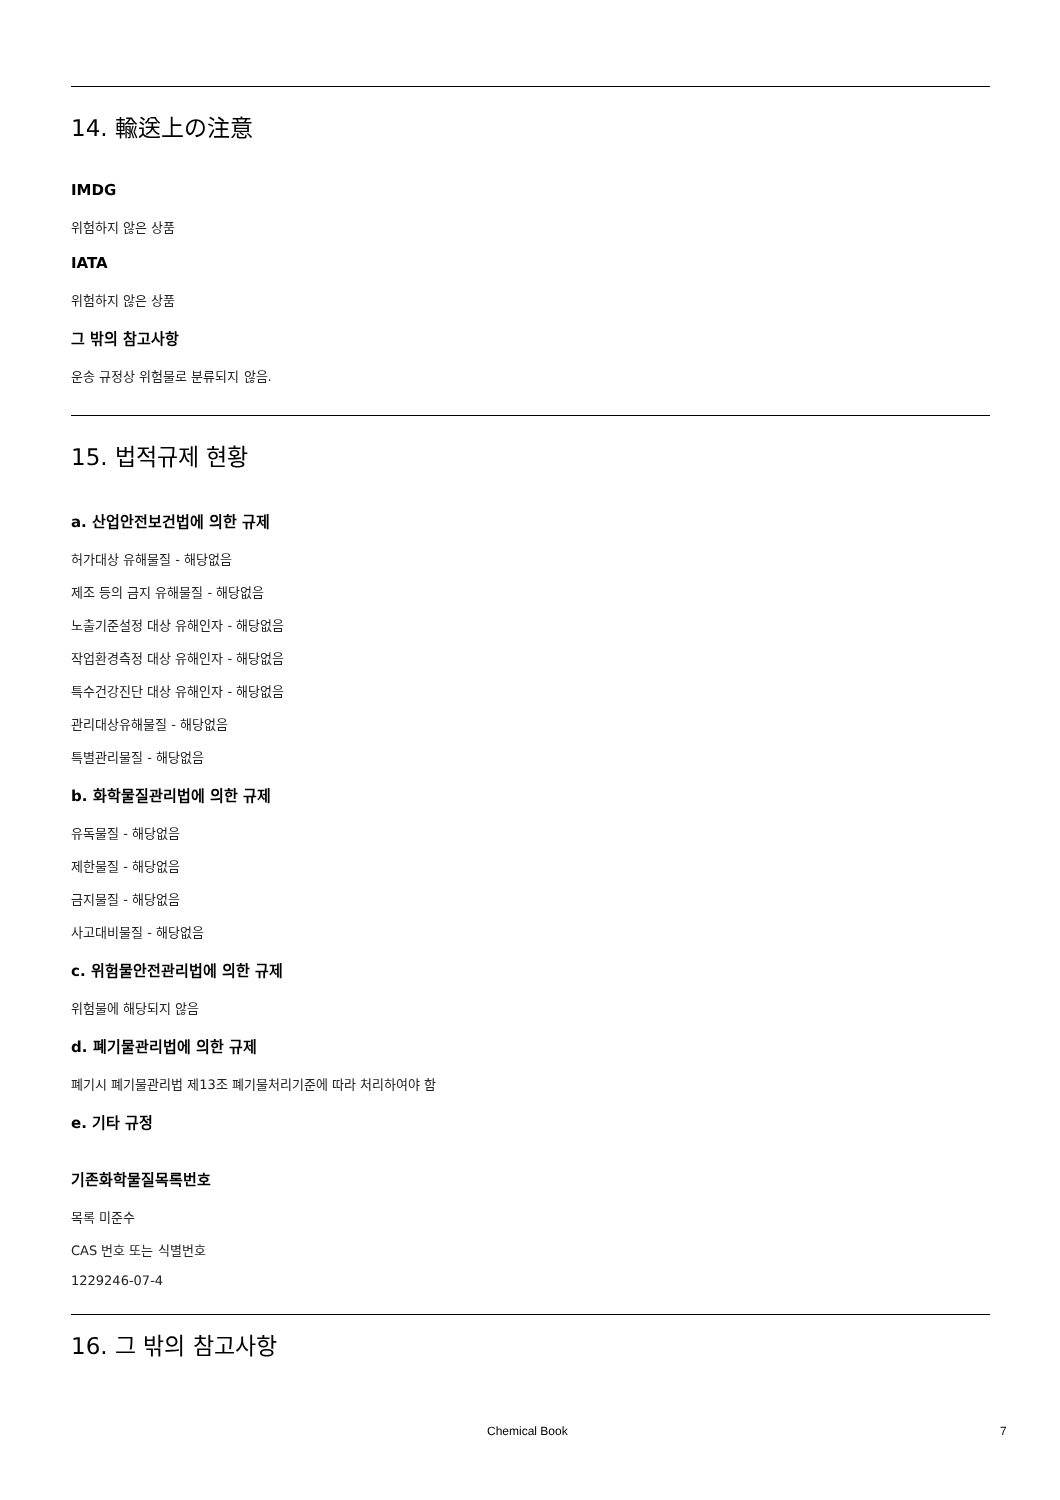14. 輸送上の注意
IMDG
위험하지 않은 상품
IATA
위험하지 않은 상품
그 밖의 참고사항
운송 규정상 위험물로 분류되지 않음.
15. 법적규제 현황
a. 산업안전보건법에 의한 규제
허가대상 유해물질 - 해당없음
제조 등의 금지 유해물질 - 해당없음
노출기준설정 대상 유해인자 - 해당없음
작업환경측정 대상 유해인자 - 해당없음
특수건강진단 대상 유해인자 - 해당없음
관리대상유해물질 - 해당없음
특별관리물질 - 해당없음
b. 화학물질관리법에 의한 규제
유독물질 - 해당없음
제한물질 - 해당없음
금지물질 - 해당없음
사고대비물질 - 해당없음
c. 위험물안전관리법에 의한 규제
위험물에 해당되지 않음
d. 폐기물관리법에 의한 규제
폐기시 폐기물관리법 제13조 폐기물처리기준에 따라 처리하여야 함
e. 기타 규정
기존화학물질목록번호
목록 미준수
CAS 번호 또는 식별번호
1229246-07-4
16. 그 밖의 참고사항
Chemical Book 7